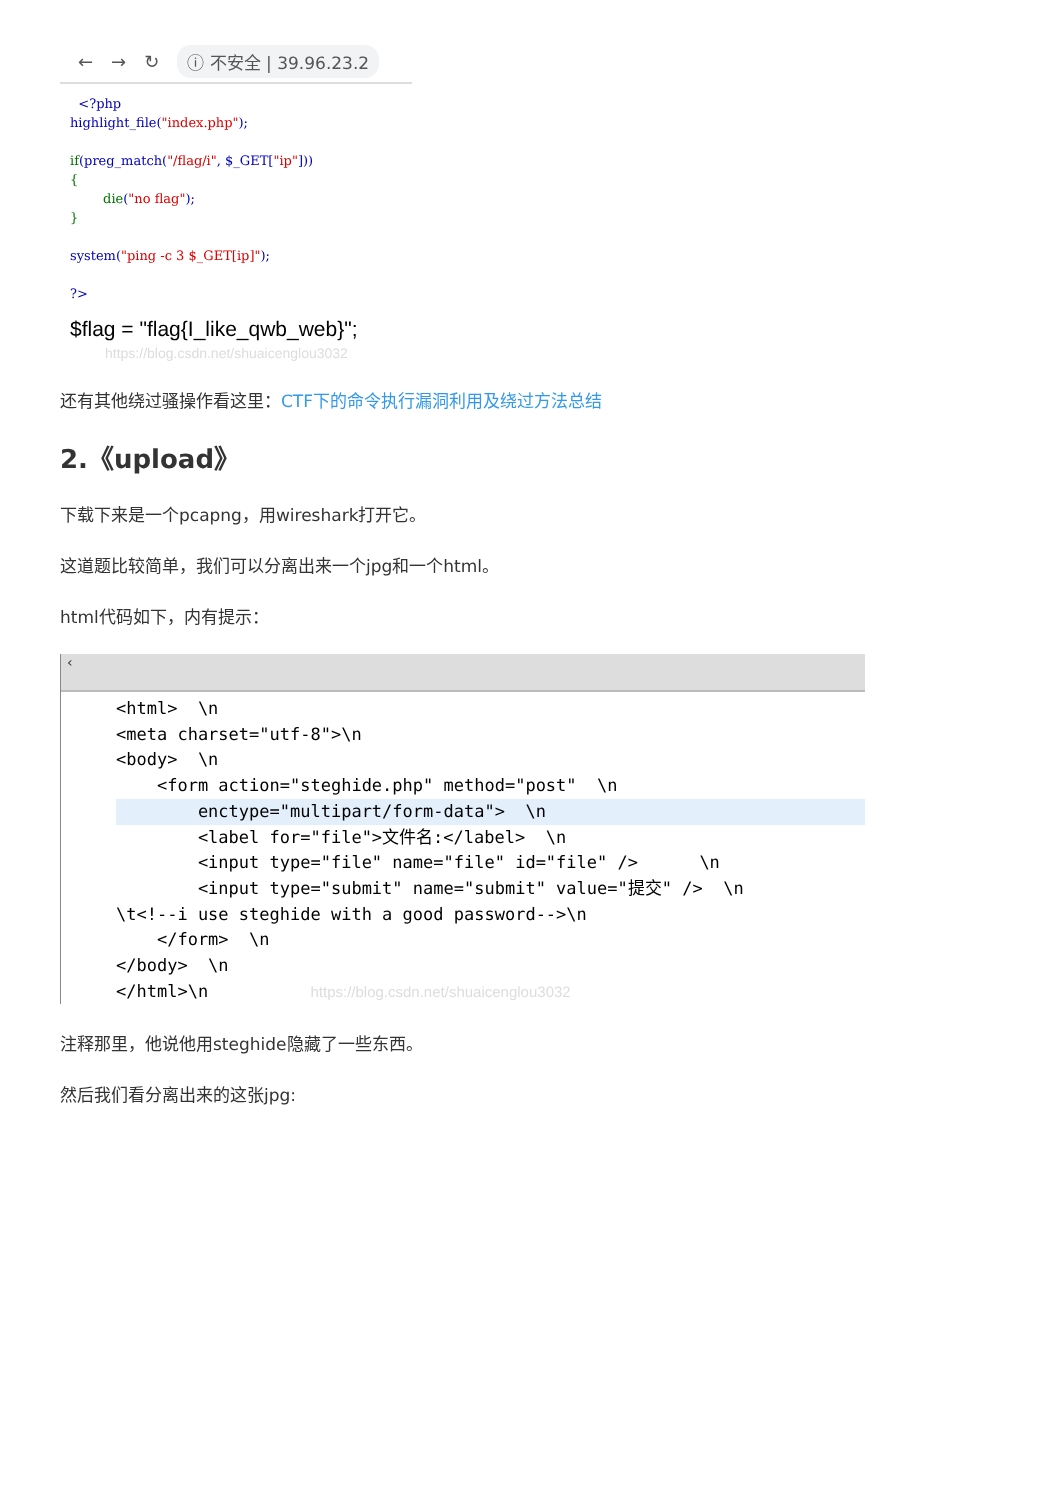← → ↻ ⓘ 不安全 | 39.96.23.2
<?php highlight_file("index.php"); if(preg_match("/flag/i", $_GET["ip"])) { die("no flag"); } system("ping -c 3 $_GET[ip]"); ?>
$flag = "flag{I_like_qwb_web}";
https://blog.csdn.net/shuaicenglou3032
还有其他绕过骚操作看这里：CTF下的命令执行漏洞利用及绕过方法总结
2.《upload》
下载下来是一个pcapng，用wireshark打开它。
这道题比较简单，我们可以分离出来一个jpg和一个html。
html代码如下，内有提示：
‹
<html> \n <meta charset="utf-8">\n <body> \n <form action="steghide.php" method="post" \n
enctype="multipart/form-data"> \n
<label for="file">文件名:</label> \n <input type="file" name="file" id="file" /> \n <input type="submit" name="submit" value="提交" /> \n \t<!--i use steghide with a good password-->\n </form> \n </body> \n </html>\n https://blog.csdn.net/shuaicenglou3032
注释那里，他说他用steghide隐藏了一些东西。
然后我们看分离出来的这张jpg: